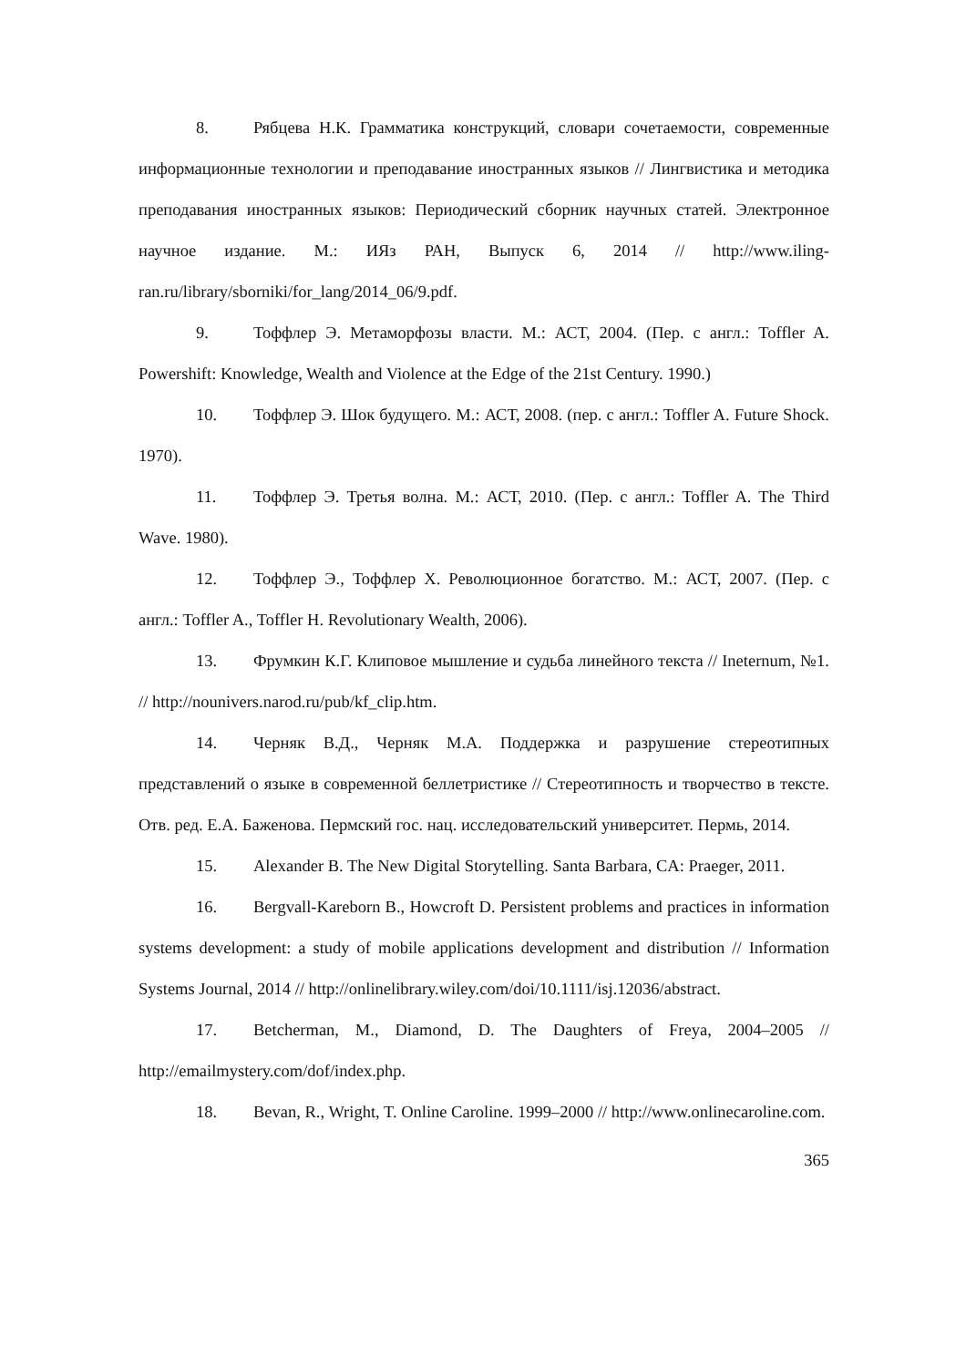8. Рябцева Н.К. Грамматика конструкций, словари сочетаемости, современные информационные технологии и преподавание иностранных языков // Лингвистика и методика преподавания иностранных языков: Периодический сборник научных статей. Электронное научное издание. М.: ИЯз РАН, Выпуск 6, 2014 // http://www.iling-ran.ru/library/sborniki/for_lang/2014_06/9.pdf.
9. Тоффлер Э. Метаморфозы власти. М.: АСТ, 2004. (Пер. с англ.: Toffler A. Powershift: Knowledge, Wealth and Violence at the Edge of the 21st Century. 1990.)
10. Тоффлер Э. Шок будущего. М.: АСТ, 2008. (пер. с англ.: Toffler A. Future Shock. 1970).
11. Тоффлер Э. Третья волна. М.: АСТ, 2010. (Пер. с англ.: Toffler A. The Third Wave. 1980).
12. Тоффлер Э., Тоффлер Х. Революционное богатство. М.: АСТ, 2007. (Пер. с англ.: Toffler A., Toffler H. Revolutionary Wealth, 2006).
13. Фрумкин К.Г. Клиповое мышление и судьба линейного текста // Ineternum, №1. // http://nounivers.narod.ru/pub/kf_clip.htm.
14. Черняк В.Д., Черняк М.А. Поддержка и разрушение стереотипных представлений о языке в современной беллетристике // Стереотипность и творчество в тексте. Отв. ред. Е.А. Баженова. Пермский гос. нац. исследовательский университет. Пермь, 2014.
15. Alexander B. The New Digital Storytelling. Santa Barbara, CA: Praeger, 2011.
16. Bergvall-Kareborn B., Howcroft D. Persistent problems and practices in information systems development: a study of mobile applications development and distribution // Information Systems Journal, 2014 // http://onlinelibrary.wiley.com/doi/10.1111/isj.12036/abstract.
17. Betcherman, M., Diamond, D. The Daughters of Freya, 2004–2005 // http://emailmystery.com/dof/index.php.
18. Bevan, R., Wright, T. Online Caroline. 1999–2000 // http://www.onlinecaroline.com.
365